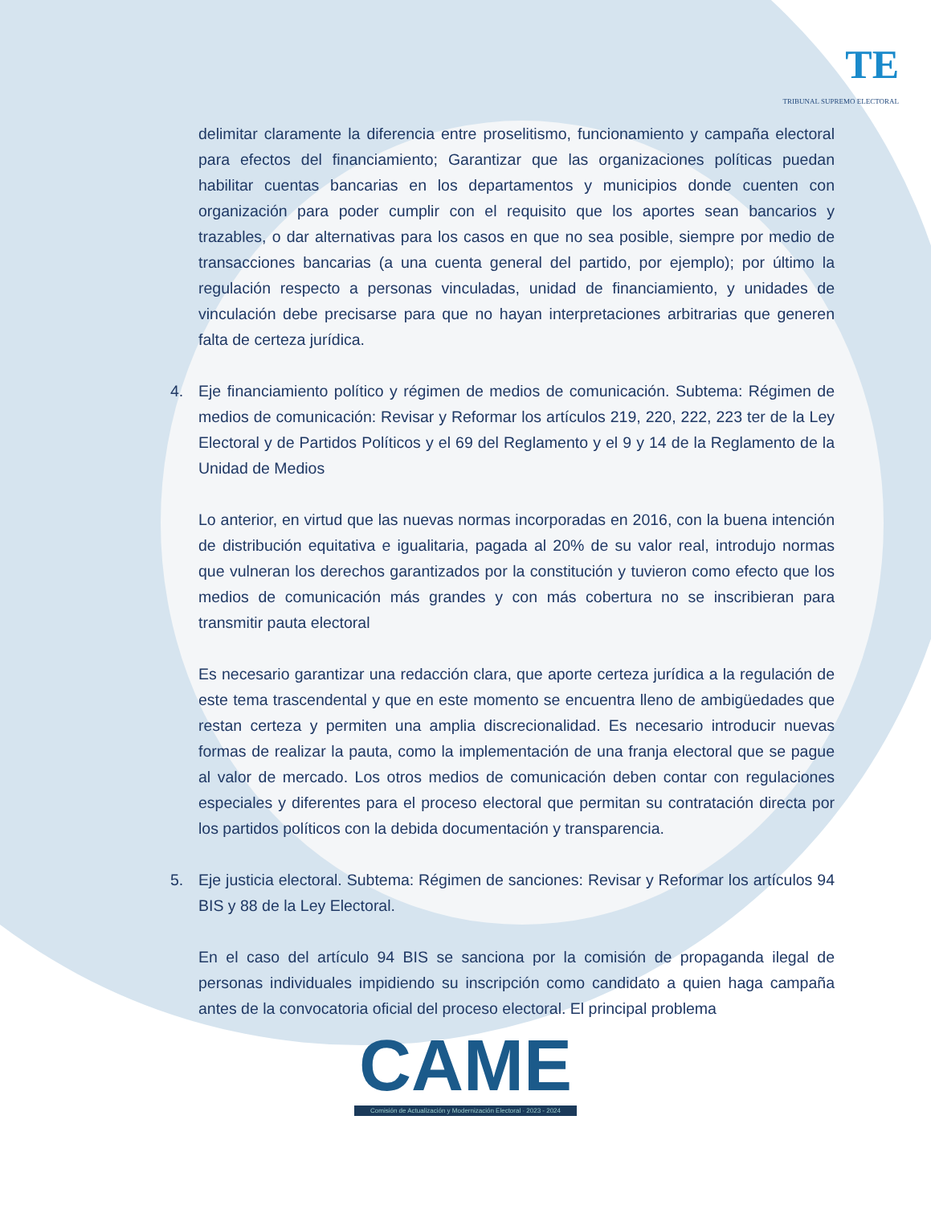TE
TRIBUNAL SUPREMO ELECTORAL
delimitar claramente la diferencia entre proselitismo, funcionamiento y campaña electoral para efectos del financiamiento; Garantizar que las organizaciones políticas puedan habilitar cuentas bancarias en los departamentos y municipios donde cuenten con organización para poder cumplir con el requisito que los aportes sean bancarios y trazables, o dar alternativas para los casos en que no sea posible, siempre por medio de transacciones bancarias (a una cuenta general del partido, por ejemplo); por último la regulación respecto a personas vinculadas, unidad de financiamiento, y unidades de vinculación debe precisarse para que no hayan interpretaciones arbitrarias que generen falta de certeza jurídica.
4. Eje financiamiento político y régimen de medios de comunicación. Subtema: Régimen de medios de comunicación: Revisar y Reformar los artículos 219, 220, 222, 223 ter de la Ley Electoral y de Partidos Políticos y el 69 del Reglamento y el 9 y 14 de la Reglamento de la Unidad de Medios
Lo anterior, en virtud que las nuevas normas incorporadas en 2016, con la buena intención de distribución equitativa e igualitaria, pagada al 20% de su valor real, introdujo normas que vulneran los derechos garantizados por la constitución y tuvieron como efecto que los medios de comunicación más grandes y con más cobertura no se inscribieran para transmitir pauta electoral
Es necesario garantizar una redacción clara, que aporte certeza jurídica a la regulación de este tema trascendental y que en este momento se encuentra lleno de ambigüedades que restan certeza y permiten una amplia discrecionalidad. Es necesario introducir nuevas formas de realizar la pauta, como la implementación de una franja electoral que se pague al valor de mercado. Los otros medios de comunicación deben contar con regulaciones especiales y diferentes para el proceso electoral que permitan su contratación directa por los partidos políticos con la debida documentación y transparencia.
5. Eje justicia electoral. Subtema: Régimen de sanciones: Revisar y Reformar los artículos 94 BIS y 88 de la Ley Electoral.
En el caso del artículo 94 BIS se sanciona por la comisión de propaganda ilegal de personas individuales impidiendo su inscripción como candidato a quien haga campaña antes de la convocatoria oficial del proceso electoral. El principal problema
CAME
Comisión de Actualización y Modernización Electoral · 2023 - 2024